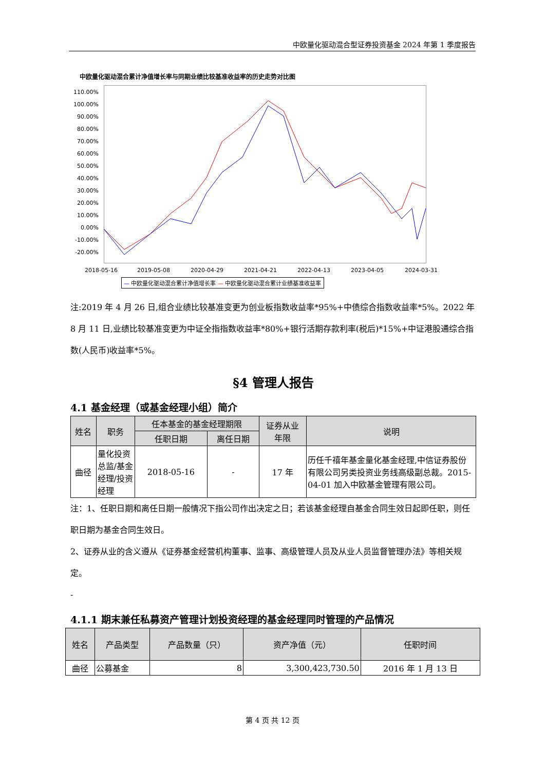中欧量化驱动混合型证券投资基金 2024 年第 1 季度报告
中欧量化驱动混合累计净值增长率与同期业绩比较基准收益率的历史走势对比图
110.00%
100.00%
90.00%
80.00%
70.00%
60.00%
50.00%
40.00%
30.00%
20.00%
10.00%
0.00%
-10.00%
-20.00%
2018-05-16 2019-05-08 2020-04-29 2021-04-21 2022-04-13 2023-04-05 2024-03-31
— 中欧量化驱动混合累计净值增长率 — 中欧量化驱动混合累计业绩基准收益率
注:2019 年 4 月 26 日,组合业绩比较基准变更为创业板指数收益率*95%+中债综合指数收益率*5%。2022 年 8 月 11 日,业绩比较基准变更为中证全指指数收益率*80%+银行活期存款利率(税后)*15%+中证港股通综合指数(人民币)收益率*5%。
§4 管理人报告
4.1 基金经理（或基金经理小组）简介
| 姓名 | 职务 | 任本基金的基金经理期限 | | 证券从业 年限 | 说明 |
| --- | --- | --- | --- | --- | --- |
| | | 任职日期 | 离任日期 | | |
| 曲径 | 量化投资总监/基金经理/投资经理 | 2018-05-16 | - | 17 年 | 历任千禧年基金量化基金经理,中信证券股份有限公司另类投资业务线高级副总裁。2015-04-01 加入中欧基金管理有限公司。 |
注：1、任职日期和离任日期一般情况下指公司作出决定之日；若该基金经理自基金合同生效日起即任职，则任职日期为基金合同生效日。
2、证券从业的含义遵从《证券基金经营机构董事、监事、高级管理人员及从业人员监督管理办法》等相关规定。
-
4.1.1 期末兼任私募资产管理计划投资经理的基金经理同时管理的产品情况
| 姓名 | 产品类型 | 产品数量（只） | 资产净值（元） | 任职时间 |
| --- | --- | --- | --- | --- |
| 曲径 | 公募基金 | 8 | 3,300,423,730.50 | 2016 年 1 月 13 日 |
第 4 页 共 12 页